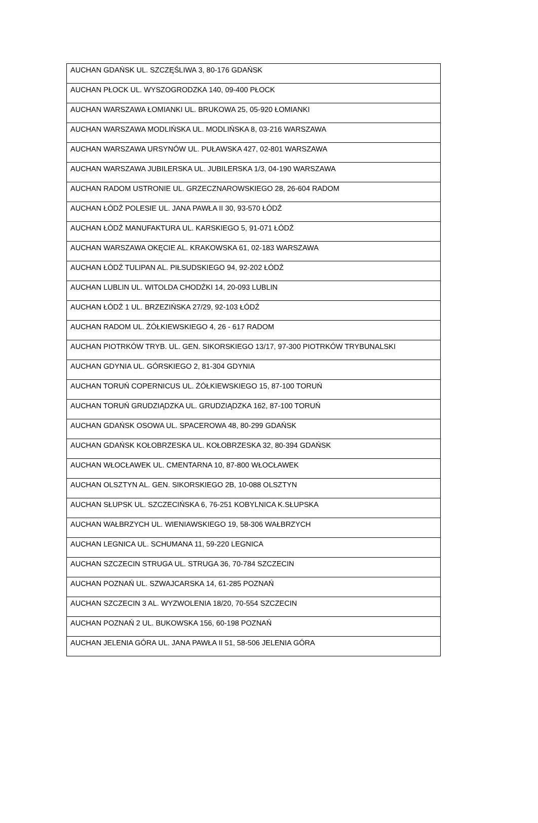| AUCHAN GDAŃSK UL. SZCZĘŚLIWA 3, 80-176 GDAŃSK |
| AUCHAN PŁOCK UL. WYSZOGRODZKA 140, 09-400 PŁOCK |
| AUCHAN WARSZAWA ŁOMIANKI UL. BRUKOWA 25, 05-920 ŁOMIANKI |
| AUCHAN WARSZAWA MODLIŃSKA UL. MODLIŃSKA 8, 03-216 WARSZAWA |
| AUCHAN WARSZAWA URSYNÓW UL. PUŁAWSKA 427, 02-801 WARSZAWA |
| AUCHAN WARSZAWA JUBILERSKA UL. JUBILERSKA 1/3, 04-190 WARSZAWA |
| AUCHAN RADOM USTRONIE UL. GRZECZNAROWSKIEGO 28, 26-604 RADOM |
| AUCHAN ŁÓDŹ POLESIE UL. JANA PAWŁA II 30, 93-570 ŁÓDŹ |
| AUCHAN ŁÓDŹ MANUFAKTURA UL. KARSKIEGO 5, 91-071 ŁÓDŹ |
| AUCHAN WARSZAWA OKĘCIE AL. KRAKOWSKA 61, 02-183 WARSZAWA |
| AUCHAN ŁÓDŹ TULIPAN AL. PIŁSUDSKIEGO 94, 92-202 ŁÓDŹ |
| AUCHAN LUBLIN UL. WITOLDA CHODŹKI 14, 20-093 LUBLIN |
| AUCHAN ŁÓDŹ 1 UL. BRZEZIŃSKA 27/29, 92-103 ŁÓDŹ |
| AUCHAN RADOM UL. ŻÓŁKIEWSKIEGO 4, 26 - 617 RADOM |
| AUCHAN PIOTRKÓW TRYB. UL. GEN. SIKORSKIEGO 13/17, 97-300 PIOTRKÓW TRYBUNALSKI |
| AUCHAN GDYNIA UL. GÓRSKIEGO 2, 81-304 GDYNIA |
| AUCHAN TORUŃ COPERNICUS UL. ŻÓŁKIEWSKIEGO 15, 87-100 TORUŃ |
| AUCHAN TORUŃ GRUDZIĄDZKA UL. GRUDZIĄDZKA 162, 87-100 TORUŃ |
| AUCHAN GDAŃSK OSOWA UL. SPACEROWA 48, 80-299 GDAŃSK |
| AUCHAN GDAŃSK KOŁOBRZESKA UL. KOŁOBRZESKA 32, 80-394 GDAŃSK |
| AUCHAN WŁOCŁAWEK UL. CMENTARNA 10, 87-800 WŁOCŁAWEK |
| AUCHAN OLSZTYN AL. GEN. SIKORSKIEGO 2B, 10-088 OLSZTYN |
| AUCHAN SŁUPSK UL. SZCZECIŃSKA 6, 76-251 KOBYLNICA K.SŁUPSKA |
| AUCHAN WAŁBRZYCH UL. WIENIAWSKIEGO 19, 58-306 WAŁBRZYCH |
| AUCHAN LEGNICA UL. SCHUMANA 11, 59-220 LEGNICA |
| AUCHAN SZCZECIN STRUGA UL. STRUGA 36, 70-784 SZCZECIN |
| AUCHAN POZNAŃ UL. SZWAJCARSKA 14, 61-285 POZNAŃ |
| AUCHAN SZCZECIN 3 AL. WYZWOLENIA 18/20, 70-554 SZCZECIN |
| AUCHAN POZNAŃ 2 UL. BUKOWSKA 156, 60-198 POZNAŃ |
| AUCHAN JELENIA GÓRA UL. JANA PAWŁA II 51, 58-506 JELENIA GÓRA |